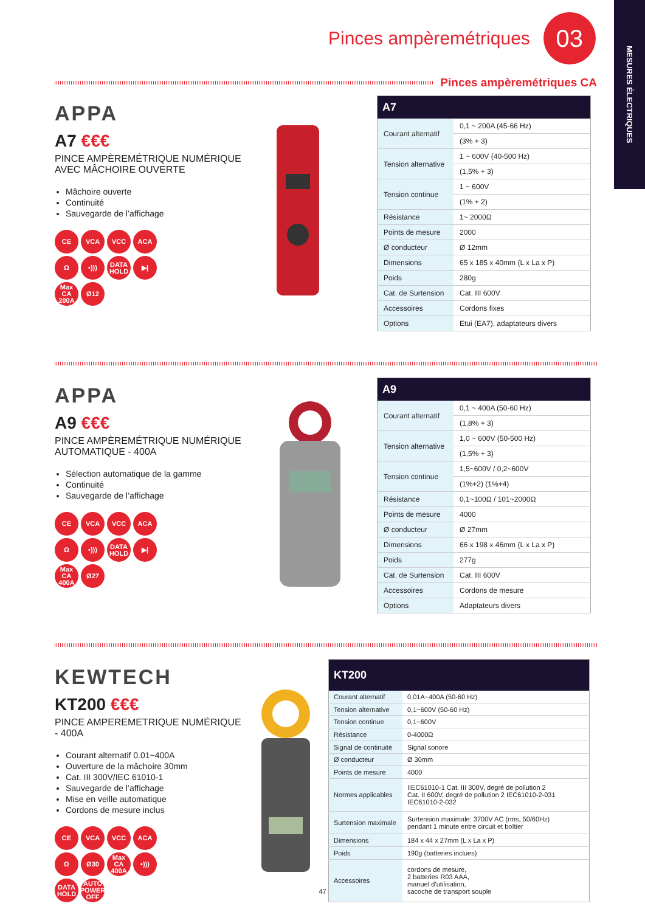MESURES ÉLECTRIQUES
Pinces ampèremétriques
03
Pinces ampèremétriques CA
APPA
A7 €€€
PINCE AMPÈREMÉTRIQUE NUMÉRIQUE AVEC MÂCHOIRE OUVERTE
Mâchoire ouverte
Continuité
Sauvegarde de l’affichage
CE
VCA
VCC
ACA
Ω
•)))
DATA HOLD
▶|
Max CA 200A
Ø12
| A7 | |
| --- | --- |
| Courant alternatif | 0,1 ~ 200A (45-66 Hz) |
| | (3% + 3) |
| Tension alternative | 1 ~ 600V (40-500 Hz) |
| | (1,5% + 3) |
| Tension continue | 1 ~ 600V |
| | (1% + 2) |
| Résistance | 1~ 2000Ω |
| Points de mesure | 2000 |
| Ø conducteur | Ø 12mm |
| Dimensions | 65 x 185 x 40mm (L x La x P) |
| Poids | 280g |
| Cat. de Surtension | Cat. III 600V |
| Accessoires | Cordons fixes |
| Options | Etui (EA7), adaptateurs divers |
APPA
A9 €€€
PINCE AMPÈREMÉTRIQUE NUMÉRIQUE AUTOMATIQUE - 400A
Sélection automatique de la gamme
Continuité
Sauvegarde de l’affichage
CE
VCA
VCC
ACA
Ω
•)))
DATA HOLD
▶|
Max CA 400A
Ø27
| A9 | |
| --- | --- |
| Courant alternatif | 0,1 ~ 400A (50-60 Hz) |
| | (1,8% + 3) |
| Tension alternative | 1,0 ~ 600V (50-500 Hz) |
| | (1,5% + 3) |
| Tension continue | 1,5~600V / 0,2~600V |
| | (1%+2) (1%+4) |
| Résistance | 0,1~100Ω / 101~2000Ω |
| Points de mesure | 4000 |
| Ø conducteur | Ø 27mm |
| Dimensions | 66 x 198 x 46mm (L x La x P) |
| Poids | 277g |
| Cat. de Surtension | Cat. III 600V |
| Accessoires | Cordons de mesure |
| Options | Adaptateurs divers |
KEWTECH
KT200 €€€
PINCE AMPEREMETRIQUE NUMÉRIQUE - 400A
Courant alternatif 0.01~400A
Ouverture de la mâchoire 30mm
Cat. III 300V/IEC 61010-1
Sauvegarde de l’affichage
Mise en veille automatique
Cordons de mesure inclus
CE
VCA
VCC
ACA
Ω
Ø30
Max CA 400A
•)))
DATA HOLD
AUTO POWER OFF
| KT200 | |
| --- | --- |
| Courant alternatif | 0,01A~400A (50-60 Hz) |
| Tension alternative | 0,1~600V (50-60 Hz) |
| Tension continue | 0,1~600V |
| Résistance | 0-4000Ω |
| Signal de continuité | Signal sonore |
| Ø conducteur | Ø 30mm |
| Points de mesure | 4000 |
| Normes applicables | IIEC61010-1 Cat. III 300V, degré de pollution 2 Cat. II 600V, degré de pollution 2 IEC61010-2-031 IEC61010-2-032 |
| Surtension maximale | Surtension maximale: 3700V AC (rms, 50/60Hz) pendant 1 minute entre circuit et boîtier |
| Dimensions | 184 x 44 x 27mm (L x La x P) |
| Poids | 190g (batteries inclues) |
| Accessoires | cordons de mesure, 2 batteries R03 AAA, manuel d’utilisation, sacoche de transport souple |
47